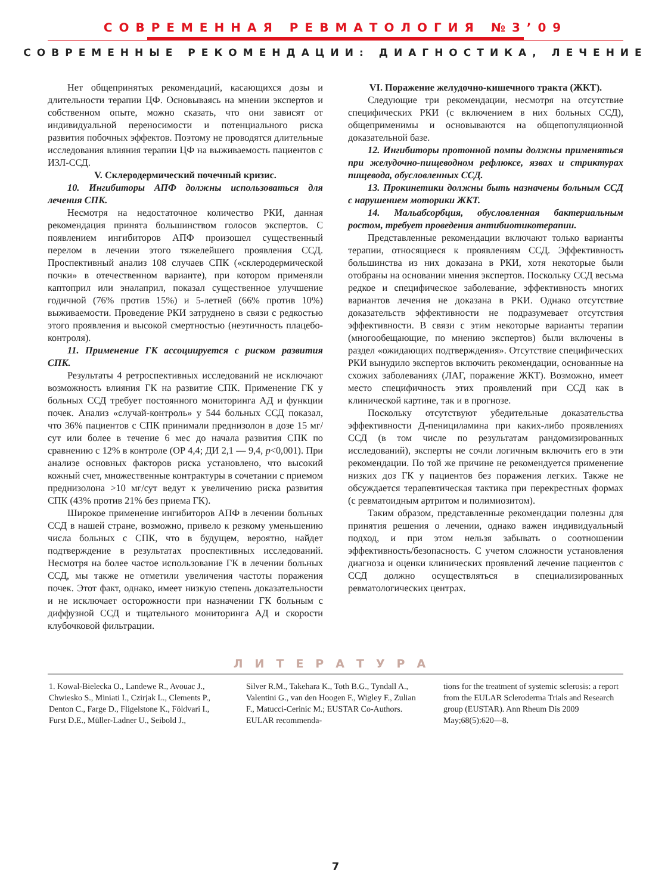СОВРЕМЕННАЯ РЕВМАТОЛОГИЯ №3’09
СОВРЕМЕННЫЕ РЕКОМЕНДАЦИИ: ДИАГНОСТИКА, ЛЕЧЕНИЕ
Нет общепринятых рекомендаций, касающихся дозы и длительности терапии ЦФ. Основываясь на мнении экспертов и собственном опыте, можно сказать, что они зависят от индивидуальной переносимости и потенциального риска развития побочных эффектов. Поэтому не проводятся длительные исследования влияния терапии ЦФ на выживаемость пациентов с ИЗЛ-ССД.
V. Склеродермический почечный кризис.
10. Ингибиторы АПФ должны использоваться для лечения СПК.
Несмотря на недостаточное количество РКИ, данная рекомендация принята большинством голосов экспертов. С появлением ингибиторов АПФ произошел существенный перелом в лечении этого тяжелейшего проявления ССД. Проспективный анализ 108 случаев СПК («склеродермической почки» в отечественном варианте), при котором применяли каптоприл или эналаприл, показал существенное улучшение годичной (76% против 15%) и 5-летней (66% против 10%) выживаемости. Проведение РКИ затруднено в связи с редкостью этого проявления и высокой смертностью (неэтичность плацебо-контроля).
11. Применение ГК ассоциируется с риском развития СПК.
Результаты 4 ретроспективных исследований не исключают возможность влияния ГК на развитие СПК. Применение ГК у больных ССД требует постоянного мониторинга АД и функции почек. Анализ «случай-контроль» у 544 больных ССД показал, что 36% пациентов с СПК принимали преднизолон в дозе 15 мг/сут или более в течение 6 мес до начала развития СПК по сравнению с 12% в контроле (ОР 4,4; ДИ 2,1 — 9,4, p<0,001). При анализе основных факторов риска установлено, что высокий кожный счет, множественные контрактуры в сочетании с приемом преднизолона >10 мг/сут ведут к увеличению риска развития СПК (43% против 21% без приема ГК).
Широкое применение ингибиторов АПФ в лечении больных ССД в нашей стране, возможно, привело к резкому уменьшению числа больных с СПК, что в будущем, вероятно, найдет подтверждение в результатах проспективных исследований. Несмотря на более частое использование ГК в лечении больных ССД, мы также не отметили увеличения частоты поражения почек. Этот факт, однако, имеет низкую степень доказательности и не исключает осторожности при назначении ГК больным с диффузной ССД и тщательного мониторинга АД и скорости клубочковой фильтрации.
VI. Поражение желудочно-кишечного тракта (ЖКТ).
Следующие три рекомендации, несмотря на отсутствие специфических РКИ (с включением в них больных ССД), общеприменимы и основываются на общепопуляционной доказательной базе.
12. Ингибиторы протонной помпы должны применяться при желудочно-пищеводном рефлюксе, язвах и стриктурах пищевода, обусловленных ССД.
13. Прокинетики должны быть назначены больным ССД с нарушением моторики ЖКТ.
14. Мальабсорбция, обусловленная бактериальным ростом, требует проведения антибиотикотерапии.
Представленные рекомендации включают только варианты терапии, относящиеся к проявлениям ССД. Эффективность большинства из них доказана в РКИ, хотя некоторые были отобраны на основании мнения экспертов. Поскольку ССД весьма редкое и специфическое заболевание, эффективность многих вариантов лечения не доказана в РКИ. Однако отсутствие доказательств эффективности не подразумевает отсутствия эффективности. В связи с этим некоторые варианты терапии (многообещающие, по мнению экспертов) были включены в раздел «ожидающих подтверждения». Отсутствие специфических РКИ вынудило экспертов включить рекомендации, основанные на схожих заболеваниях (ЛАГ, поражение ЖКТ). Возможно, имеет место специфичность этих проявлений при ССД как в клинической картине, так и в прогнозе.
Поскольку отсутствуют убедительные доказательства эффективности Д-пенициламина при каких-либо проявлениях ССД (в том числе по результатам рандомизированных исследований), эксперты не сочли логичным включить его в эти рекомендации. По той же причине не рекомендуется применение низких доз ГК у пациентов без поражения легких. Также не обсуждается терапевтическая тактика при перекрестных формах (с ревматоидным артритом и полимиозитом).
Таким образом, представленные рекомендации полезны для принятия решения о лечении, однако важен индивидуальный подход, и при этом нельзя забывать о соотношении эффективность/безопасность. С учетом сложности установления диагноза и оценки клинических проявлений лечение пациентов с ССД должно осуществляться в специализированных ревматологических центрах.
ЛИТЕРАТУРА
1. Kowal-Bielecka O., Landewe R., Avouac J., Chwiesko S., Miniati I., Czirjak L., Clements P., Denton C., Farge D., Fligelstone K., Földvari I., Furst D.E., Müller-Ladner U., Seibold J.,
Silver R.M., Takehara K., Toth B.G., Tyndall A., Valentini G., van den Hoogen F., Wigley F., Zulian F., Matucci-Cerinic M.; EUSTAR Co-Authors. EULAR recommenda-
tions for the treatment of systemic sclerosis: a report from the EULAR Scleroderma Trials and Research group (EUSTAR). Ann Rheum Dis 2009 May;68(5):620—8.
7